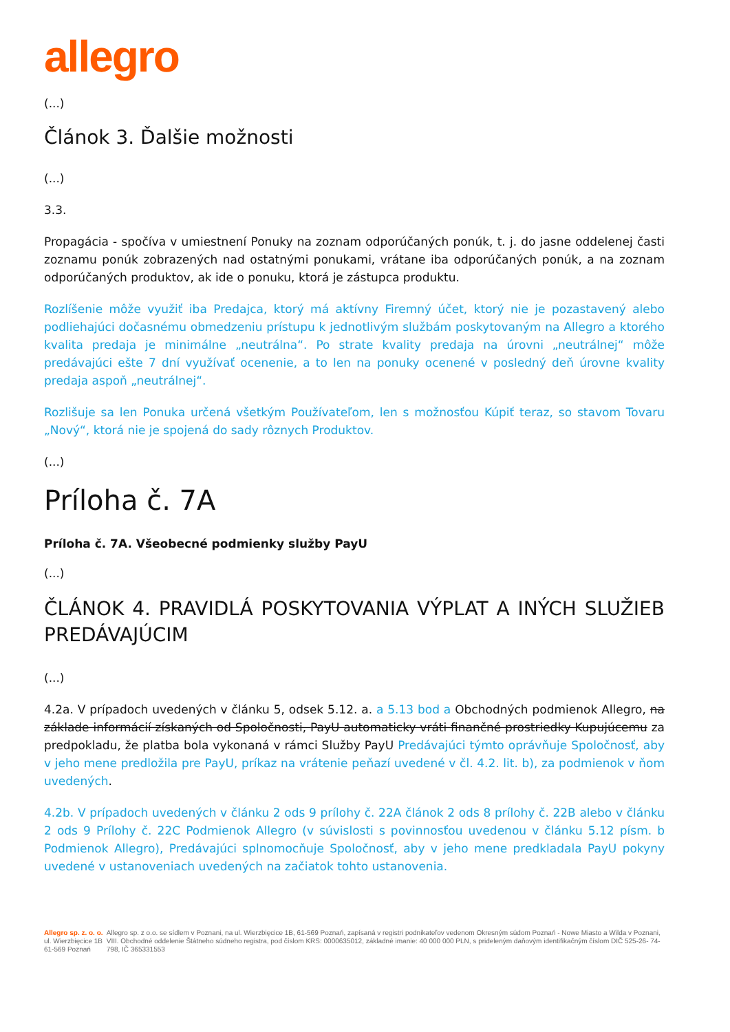allegro
(...)
Článok 3. Ďalšie možnosti
(...)
3.3.
Propagácia - spočíva v umiestnení Ponuky na zoznam odporúčaných ponúk, t. j. do jasne oddelenej časti zoznamu ponúk zobrazených nad ostatnými ponukami, vrátane iba odporúčaných ponúk, a na zoznam odporúčaných produktov, ak ide o ponuku, ktorá je zástupca produktu.
Rozlíšenie môže využiť iba Predajca, ktorý má aktívny Firemný účet, ktorý nie je pozastavený alebo podliehajúci dočasnému obmedzeniu prístupu k jednotlivým službám poskytovaným na Allegro a ktorého kvalita predaja je minimálne „neutrálna“. Po strate kvality predaja na úrovni „neutrálnej“ môže predávajúci ešte 7 dní využívať ocenenie, a to len na ponuky ocenené v posledný deň úrovne kvality predaja aspoň „neutrálnej“.
Rozlišuje sa len Ponuka určená všetkým Používateľom, len s možnosťou Kúpiť teraz, so stavom Tovaru „Nový“, ktorá nie je spojená do sady rôznych Produktov.
(...)
Príloha č. 7A
Príloha č. 7A. Všeobecné podmienky služby PayU
(...)
ČLÁNOK 4. PRAVIDLÁ POSKYTOVANIA VÝPLAT A INÝCH SLUŽIEB PREDÁVAJÚCIM
(...)
4.2a. V prípadoch uvedených v článku 5, odsek 5.12. a. a 5.13 bod a Obchodných podmienok Allegro, na základe informácií získaných od Spoločnosti, PayU automaticky vráti finančné prostriedky Kupujúcemu za predpokladu, že platba bola vykonaná v rámci Služby PayU Predávajúci týmto oprávňuje Spoločnosť, aby v jeho mene predložila pre PayU, príkaz na vrátenie peňazí uvedené v čl. 4.2. lit. b), za podmienok v ňom uvedených.
4.2b. V prípadoch uvedených v článku 2 ods 9 prílohy č. 22A článok 2 ods 8 prílohy č. 22B alebo v článku 2 ods 9 Prílohy č. 22C Podmienok Allegro (v súvislosti s povinnosťou uvedenou v článku 5.12 písm. b Podmienok Allegro), Predávajúci splnomocňuje Spoločnosť, aby v jeho mene predkladala PayU pokyny uvedené v ustanoveniach uvedených na začiatok tohto ustanovenia.
Allegro sp. z. o. o.
ul. Wierzbięcice 1B
61-569 Poznań
Allegro sp. z o.o. se sídlem v Poznani, na ul. Wierzbięcice 1B, 61-569 Poznań, zapísaná v registri podnikateľov vedenom Okresným súdom Poznań - Nowe Miasto a Wilda v Poznani, VIII. Obchodné oddelenie Štátneho súdneho registra, pod číslom KRS: 0000635012, základné imanie: 40 000 000 PLN, s prideleným daňovým identifikačným číslom DIČ 525-26- 74-798, IČ 365331553